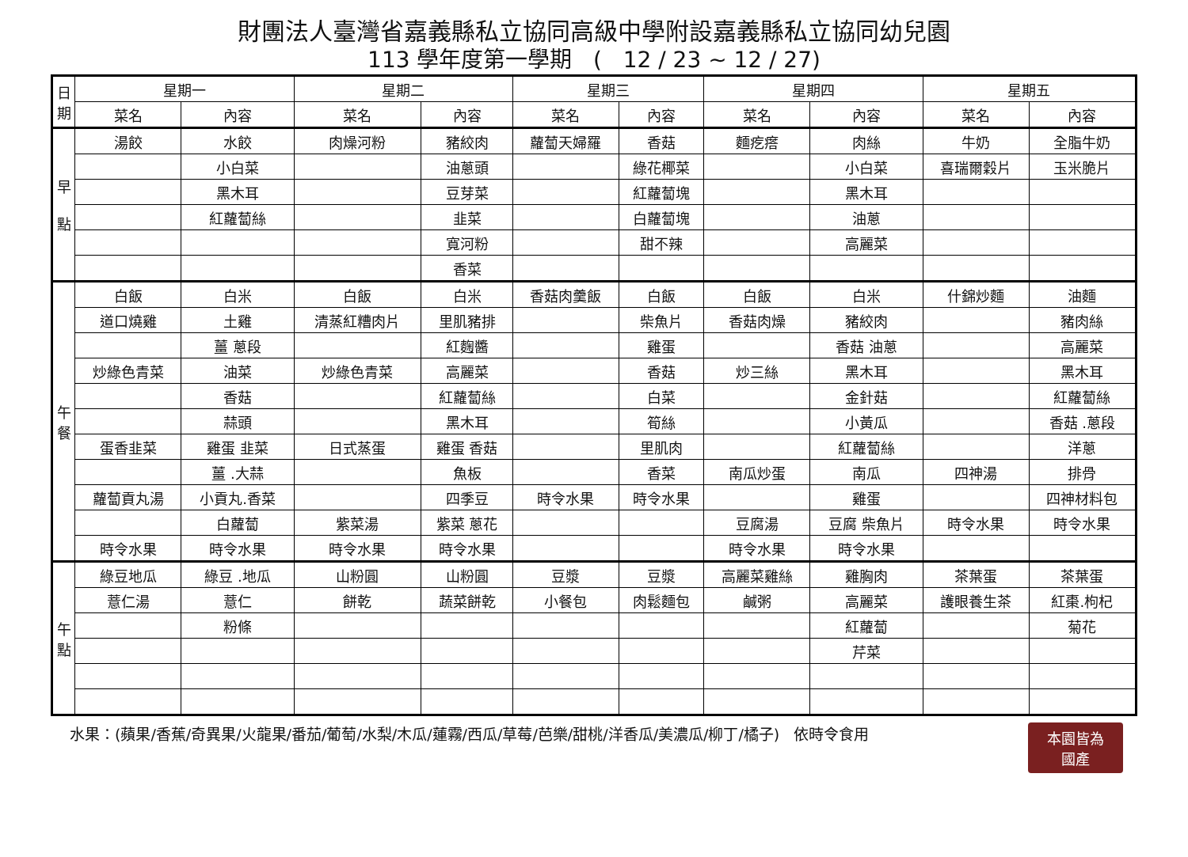財團法人臺灣省嘉義縣私立協同高級中學附設嘉義縣私立協同幼兒園
113 學年度第一學期 ( 12 / 23 ~ 12 / 27)
| 日 期 | 星期一 | | 星期二 | | 星期三 | | 星期四 | | 星期五 | |
| --- | --- | --- | --- | --- | --- | --- | --- | --- | --- | --- |
| | 菜名 | 內容 | 菜名 | 內容 | 菜名 | 內容 | 菜名 | 內容 | 菜名 | 內容 |
| 早 點 | 湯餃 | 水餃 | 肉燥河粉 | 豬絞肉 | 蘿蔔天婦羅 | 香菇 | 麵疙瘩 | 肉絲 | 牛奶 | 全脂牛奶 |
| | | 小白菜 | | 油蔥頭 | | 綠花椰菜 | | 小白菜 | 喜瑞爾穀片 | 玉米脆片 |
| | | 黑木耳 | | 豆芽菜 | | 紅蘿蔔塊 | | 黑木耳 | | |
| | | 紅蘿蔔絲 | | 韭菜 | | 白蘿蔔塊 | | 油蔥 | | |
| | | | | 寬河粉 | | 甜不辣 | | 高麗菜 | | |
| | | | | 香菜 | | | | | | |
| 午 餐 | 白飯 | 白米 | 白飯 | 白米 | 香菇肉羹飯 | 白飯 | 白飯 | 白米 | 什錦炒麵 | 油麵 |
| | 道口燒雞 | 土雞 | 清蒸紅糟肉片 | 里肌豬排 | | 柴魚片 | 香菇肉燥 | 豬絞肉 | | 豬肉絲 |
| | | 薑 蔥段 | | 紅麴醬 | | 雞蛋 | | 香菇 油蔥 | | 高麗菜 |
| | 炒綠色青菜 | 油菜 | 炒綠色青菜 | 高麗菜 | | 香菇 | 炒三絲 | 黑木耳 | | 黑木耳 |
| | | 香菇 | | 紅蘿蔔絲 | | 白菜 | | 金針菇 | | 紅蘿蔔絲 |
| | | 蒜頭 | | 黑木耳 | | 筍絲 | | 小黃瓜 | | 香菇 .蔥段 |
| | 蛋香韭菜 | 雞蛋 韭菜 | 日式蒸蛋 | 雞蛋 香菇 | | 里肌肉 | | 紅蘿蔔絲 | | 洋蔥 |
| | | 薑 .大蒜 | | 魚板 | | 香菜 | 南瓜炒蛋 | 南瓜 | 四神湯 | 排骨 |
| | 蘿蔔貢丸湯 | 小貢丸.香菜 | | 四季豆 | 時令水果 | 時令水果 | | 雞蛋 | | 四神材料包 |
| | | 白蘿蔔 | 紫菜湯 | 紫菜 蔥花 | | | 豆腐湯 | 豆腐 柴魚片 | 時令水果 | 時令水果 |
| | 時令水果 | 時令水果 | 時令水果 | 時令水果 | | | 時令水果 | 時令水果 | | |
| 午 點 | 綠豆地瓜 | 綠豆 .地瓜 | 山粉圓 | 山粉圓 | 豆漿 | 豆漿 | 高麗菜雞絲 | 雞胸肉 | 茶葉蛋 | 茶葉蛋 |
| | 薏仁湯 | 薏仁 | 餅乾 | 蔬菜餅乾 | 小餐包 | 肉鬆麵包 | 鹹粥 | 高麗菜 | 護眼養生茶 | 紅棗.枸杞 |
| | | 粉條 | | | | | | 紅蘿蔔 | | 菊花 |
| | | | | | | | | 芹菜 | | |
水果：(蘋果/香蕉/奇異果/火龍果/番茄/葡萄/水梨/木瓜/蓮霧/西瓜/草莓/芭樂/甜桃/洋香瓜/美濃瓜/柳丁/橘子) 依時令食用 本園皆為
國產